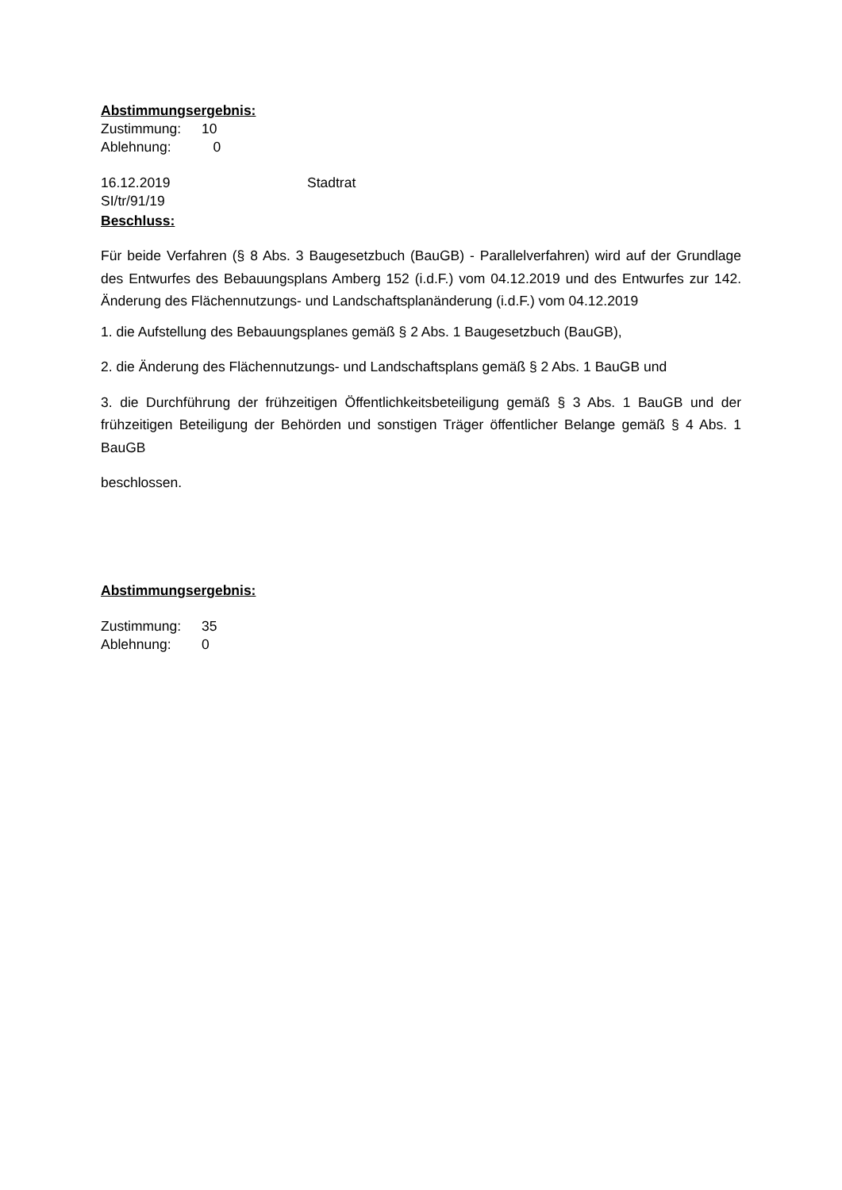Abstimmungsergebnis:
Zustimmung: 10
Ablehnung: 0
16.12.2019 Stadtrat
SI/tr/91/19
Beschluss:
Für beide Verfahren (§ 8 Abs. 3 Baugesetzbuch (BauGB) - Parallelverfahren) wird auf der Grundlage des Entwurfes des Bebauungsplans Amberg 152 (i.d.F.) vom 04.12.2019 und des Entwurfes zur 142. Änderung des Flächennutzungs- und Landschaftsplanänderung (i.d.F.) vom 04.12.2019
1. die Aufstellung des Bebauungsplanes gemäß § 2 Abs. 1 Baugesetzbuch (BauGB),
2. die Änderung des Flächennutzungs- und Landschaftsplans gemäß § 2 Abs. 1 BauGB und
3. die Durchführung der frühzeitigen Öffentlichkeitsbeteiligung gemäß § 3 Abs. 1 BauGB und der frühzeitigen Beteiligung der Behörden und sonstigen Träger öffentlicher Belange gemäß § 4 Abs. 1 BauGB
beschlossen.
Abstimmungsergebnis:
Zustimmung: 35
Ablehnung: 0